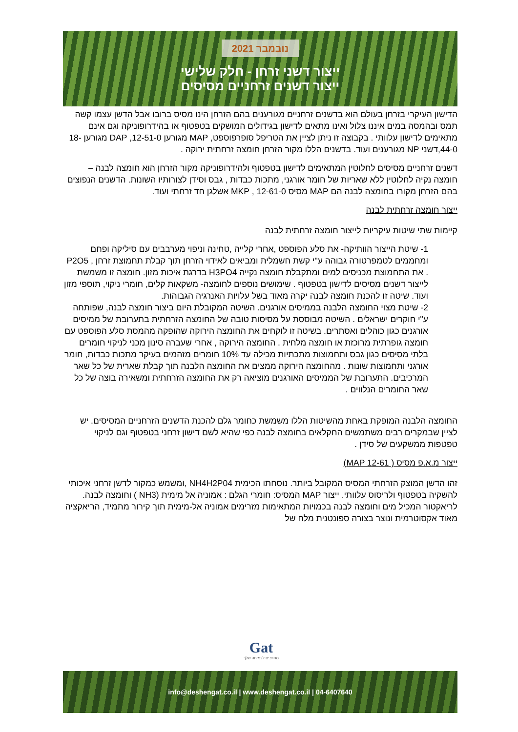נובמבר 2021
ייצור דשני זרחן - חלק שלישי
ייצור דשנים זרחניים מסיסים
הדישון העיקרי בזרחן בעולם הוא בדשנים זרחניים מגורענים בהם הזרחן הינו מסיס ברובו אבל הדשן עצמו קשה תמס ובהמסה במים איננו צלול ואינו מתאים לדישון בגידולים המושקים בטפטוף או בהידרופוניקה וגם אינם מתאימים לדישון עלוותי . בקבוצה זו ניתן לציין את הטריפל סופרפוספט, MAP מגורען 12-51-0, DAP מגורען 18-44-0,דשני NP מגורענים ועוד. בדשנים הללו מקור הזרחן חומצה זרחתית ירוקה .
דשנים זרחניים מסיסים לחלוטין המתאימים לדישון בטפטוף ולהידרופוניקה מקור הזרחן הוא חומצה לבנה – חומצה נקיה לחלוטין ללא שאריות של חומר אורגני, מתכות כבדות , גבס וסידן לצורותיו השונות. הדשנים הנפוצים בהם הזרחן מקורו בחומצה לבנה הם MAP מסיס 12-61-0 , MKP אשלגן חד זרחתי ועוד.
ייצור חומצה זרחתית לבנה
קיימות שתי שיטות עיקריות לייצור חומצה זרחתית לבנה
1- שיטת הייצור הוותיקה- את סלע הפוספט ,אחרי קלייה ,טחינה וניפוי מערבבים עם סיליקה ופחם ומחממים לטמפרטורה גבוהה ע"י קשת חשמלית ומביאים לאידוי הזרחן תוך קבלת תחמוצת זרחן , P2O5 . את התחמוצת מכניסים למים ומתקבלת חומצה נקייה H3PO4 בדרגת איכות מזון. חומצה זו משמשת לייצור דשנים מסיסים לדישון בטפטוף . שימושים נוספים לחומצה- משקאות קלים, חומרי ניקוי, תוספי מזון ועוד. שיטה זו להכנת חומצה לבנה יקרה מאוד בשל עלויות האנרגיה הגבוהות.
2- שיטת מצוי החומצה הלבנה בממיסים אורגנים. השיטה המקובלת היום ביצור חומצה לבנה, שפותחה ע"י חוקרים ישראלים . השיטה מבוססת על מסיסות טובה של החומצה הזרחתית בתערובת של ממיסים אורגנים כגון כוהלים ואסתרים. בשיטה זו לוקחים את החומצה הירוקה שהופקה מהמסת סלע הפוספט עם חומצה גופרתית מרוכזת או חומצה מלחית . החומצה הירוקה , אחרי שעברה סינון מכני לניקוי חומרים בלתי מסיסים כגון גבס ותחמוצות מתכתיות מכילה עד 10% חומרים מזהמים בעיקר מתכות כבדות, חומר אורגני ותחמוצות שונות . מהחומצה הירוקה ממצים את החומצה הלבנה תוך קבלת שארית של כל שאר המרכיבים. התערובת של הממיסים האורגנים מוציאה רק את החומצה הזרחתית ומשאירה בוצה של כל שאר החומרים הנלווים .
החומצה הלבנה המופקת באחת מהשיטות הללו משמשת כחומר גלם להכנת הדשנים הזרחניים המסיסים. יש לציין שבמקרים רבים משתמשים החקלאים בחומצה לבנה כפי שהיא לשם דישון זרחני בטפטוף וגם לניקוי טפטפות ממשקעים של סידן .
ייצור מ.א.פ מסיס ( MAP 12-61)
זהו הדשן המוצק הזרחתי המסיס המקובל ביותר. נוסחתו הכימית NH4H2P04 ,ומשמש כמקור לדשן זרחני איכותי להשקיה בטפטוף ולריסוס עלוותי. ייצור MAP המסיס: חומרי הגלם : אמוניה אל מימית (NH3 ) וחומצה לבנה. לריאקטור המכיל מים וחומצה לבנה בכמויות המתאימות מזרימים אמוניה אל-מימית תוך קירור מתמיד, הריאקציה מאוד אקסוטרמית ונוצר בצורה ספונטנית מלח של
Gat
מחויבים לצמיחה שלך
info@deshengat.co.il | www.deshengat.co.il | 04-6407640